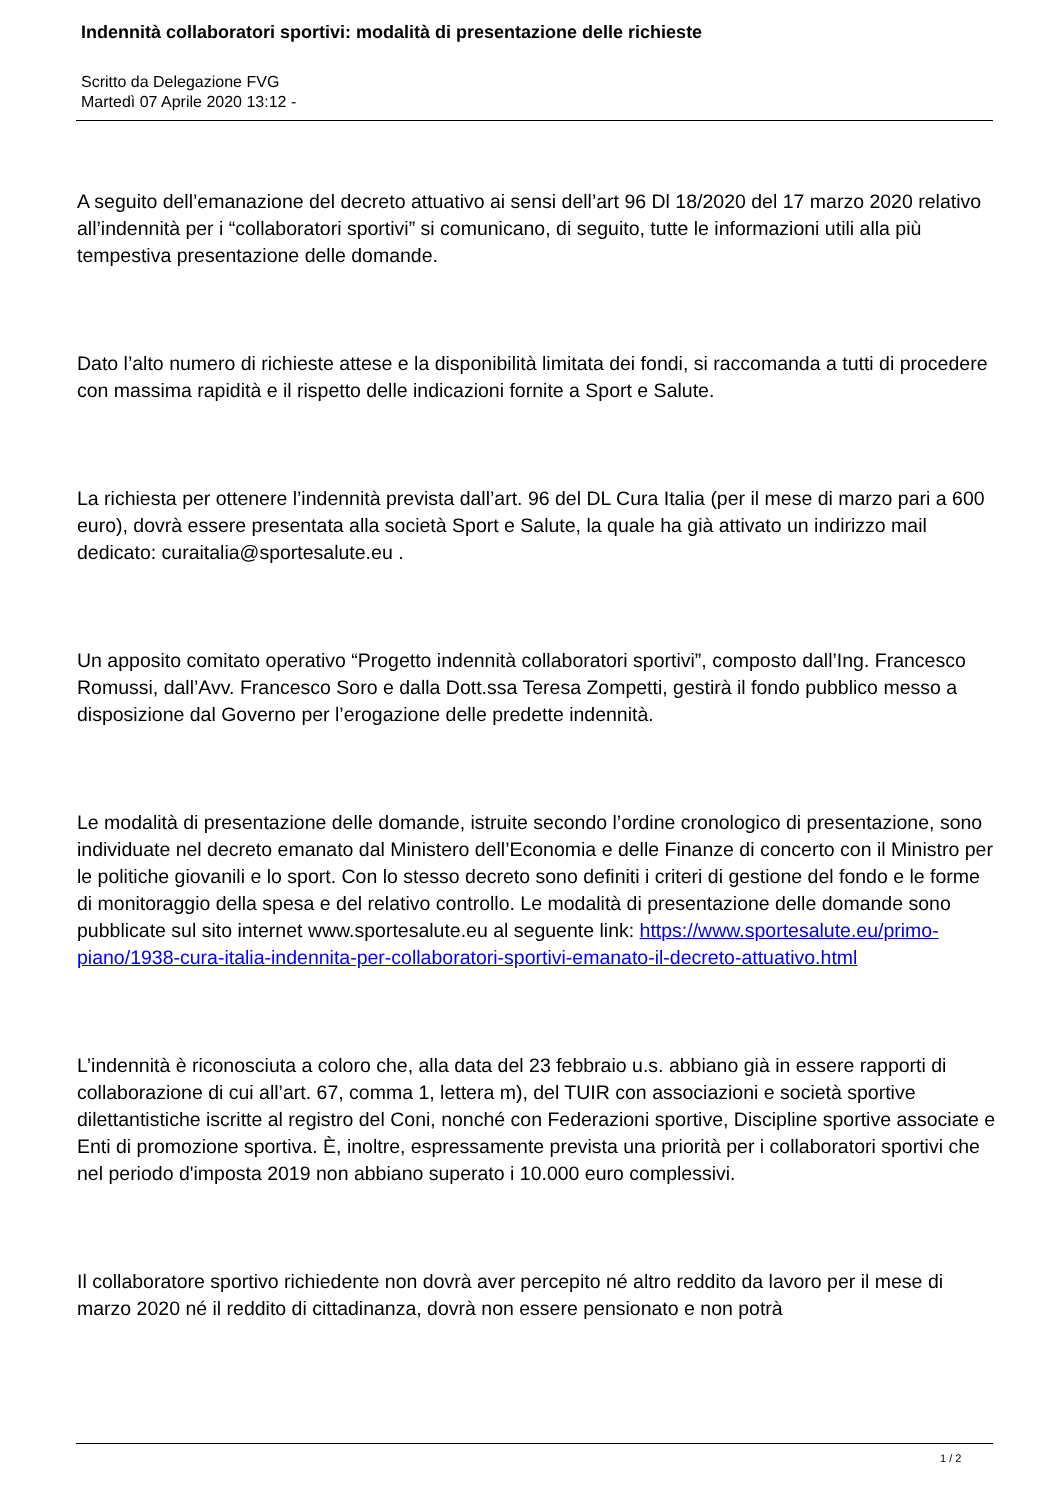Indennità collaboratori sportivi: modalità di presentazione delle richieste
Scritto da Delegazione FVG
Martedì 07 Aprile 2020 13:12 -
A seguito dell’emanazione del decreto attuativo ai sensi dell’art 96 Dl 18/2020 del 17 marzo 2020 relativo all’indennità per i “collaboratori sportivi” si comunicano, di seguito, tutte le informazioni utili alla più tempestiva presentazione delle domande.
Dato l’alto numero di richieste attese e la disponibilità limitata dei fondi, si raccomanda a tutti di procedere con massima rapidità e il rispetto delle indicazioni fornite a Sport e Salute.
La richiesta per ottenere l’indennità prevista dall’art. 96 del DL Cura Italia (per il mese di marzo pari a 600 euro), dovrà essere presentata alla società Sport e Salute, la quale ha già attivato un indirizzo mail dedicato: curaitalia@sportesalute.eu .
Un apposito comitato operativo “Progetto indennità collaboratori sportivi”, composto dall’Ing. Francesco Romussi, dall’Avv. Francesco Soro e dalla Dott.ssa Teresa Zompetti, gestirà il fondo pubblico messo a disposizione dal Governo per l’erogazione delle predette indennità.
Le modalità di presentazione delle domande, istruite secondo l’ordine cronologico di presentazione, sono individuate nel decreto emanato dal Ministero dell’Economia e delle Finanze di concerto con il Ministro per le politiche giovanili e lo sport. Con lo stesso decreto sono definiti i criteri di gestione del fondo e le forme di monitoraggio della spesa e del relativo controllo. Le modalità di presentazione delle domande sono pubblicate sul sito internet www.sportesalute.eu al seguente link: https://www.sportesalute.eu/primo-piano/1938-cura-italia-indennita-per-collaboratori-sportivi-emanato-il-decreto-attuativo.html
L’indennità è riconosciuta a coloro che, alla data del 23 febbraio u.s. abbiano già in essere rapporti di collaborazione di cui all’art. 67, comma 1, lettera m), del TUIR con associazioni e società sportive dilettantistiche iscritte al registro del Coni, nonché con Federazioni sportive, Discipline sportive associate e Enti di promozione sportiva. È, inoltre, espressamente prevista una priorità per i collaboratori sportivi che nel periodo d'imposta 2019 non abbiano superato i 10.000 euro complessivi.
Il collaboratore sportivo richiedente non dovrà aver percepito né altro reddito da lavoro per il mese di marzo 2020 né il reddito di cittadinanza, dovrà non essere pensionato e non potrà
1 / 2